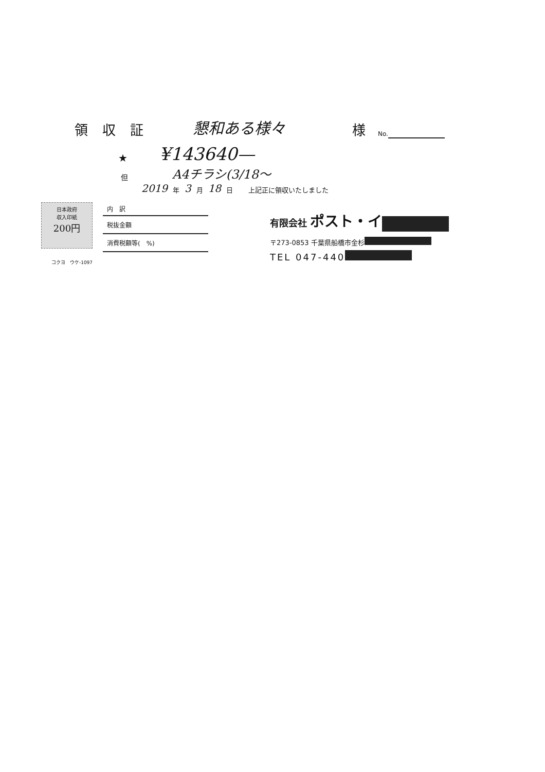領収証
懇和ある様々
様
No.
★
¥143640—
但
A4チラシ(3/18〜
2019 年 3 月 18 日 上記正に領収いたしました
日本政府
収入印紙
200円
コクヨ　ウケ-1097
内　訳
税抜金額
消費税額等(　%)
有限会社 ポスト・イ
〒273-0853 千葉県船橋市金杉
TEL 047-440